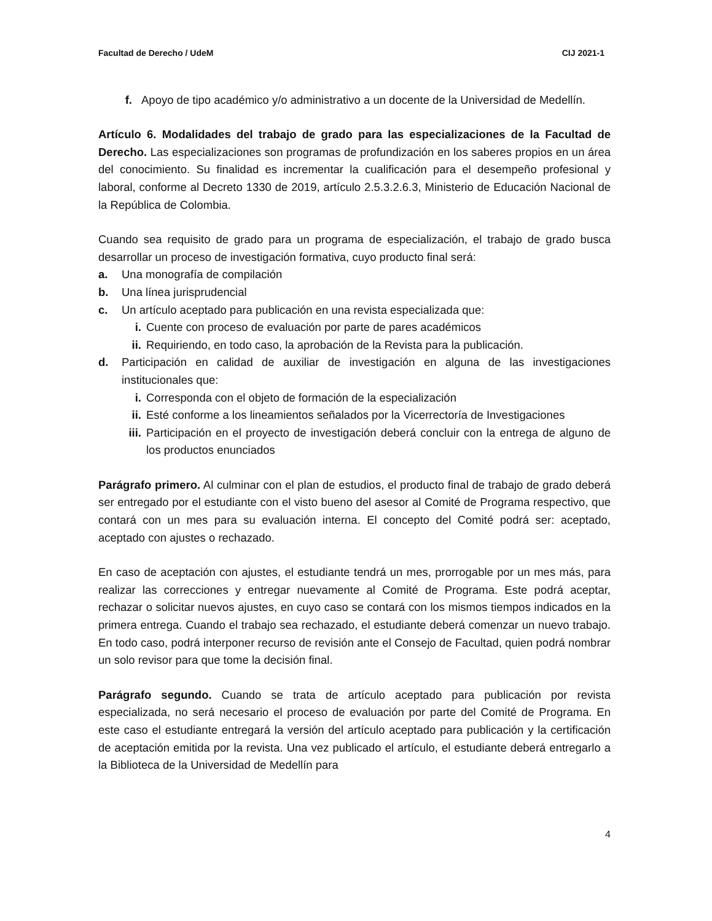Facultad de Derecho / UdeM CIJ 2021-1
f. Apoyo de tipo académico y/o administrativo a un docente de la Universidad de Medellín.
Artículo 6. Modalidades del trabajo de grado para las especializaciones de la Facultad de Derecho. Las especializaciones son programas de profundización en los saberes propios en un área del conocimiento. Su finalidad es incrementar la cualificación para el desempeño profesional y laboral, conforme al Decreto 1330 de 2019, artículo 2.5.3.2.6.3, Ministerio de Educación Nacional de la República de Colombia.
Cuando sea requisito de grado para un programa de especialización, el trabajo de grado busca desarrollar un proceso de investigación formativa, cuyo producto final será:
a. Una monografía de compilación
b. Una línea jurisprudencial
c. Un artículo aceptado para publicación en una revista especializada que:
i. Cuente con proceso de evaluación por parte de pares académicos
ii. Requiriendo, en todo caso, la aprobación de la Revista para la publicación.
d. Participación en calidad de auxiliar de investigación en alguna de las investigaciones institucionales que:
i. Corresponda con el objeto de formación de la especialización
ii. Esté conforme a los lineamientos señalados por la Vicerrectoría de Investigaciones
iii. Participación en el proyecto de investigación deberá concluir con la entrega de alguno de los productos enunciados
Parágrafo primero. Al culminar con el plan de estudios, el producto final de trabajo de grado deberá ser entregado por el estudiante con el visto bueno del asesor al Comité de Programa respectivo, que contará con un mes para su evaluación interna. El concepto del Comité podrá ser: aceptado, aceptado con ajustes o rechazado.
En caso de aceptación con ajustes, el estudiante tendrá un mes, prorrogable por un mes más, para realizar las correcciones y entregar nuevamente al Comité de Programa. Este podrá aceptar, rechazar o solicitar nuevos ajustes, en cuyo caso se contará con los mismos tiempos indicados en la primera entrega. Cuando el trabajo sea rechazado, el estudiante deberá comenzar un nuevo trabajo. En todo caso, podrá interponer recurso de revisión ante el Consejo de Facultad, quien podrá nombrar un solo revisor para que tome la decisión final.
Parágrafo segundo. Cuando se trata de artículo aceptado para publicación por revista especializada, no será necesario el proceso de evaluación por parte del Comité de Programa. En este caso el estudiante entregará la versión del artículo aceptado para publicación y la certificación de aceptación emitida por la revista. Una vez publicado el artículo, el estudiante deberá entregarlo a la Biblioteca de la Universidad de Medellín para
4